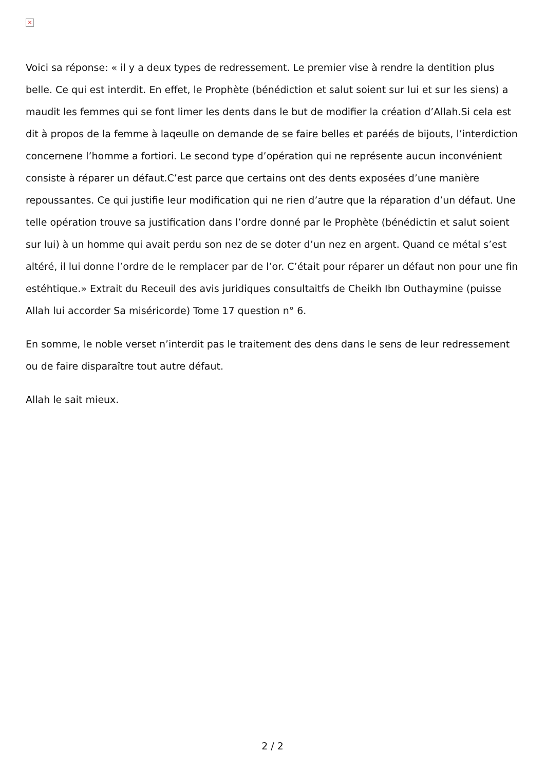×
Voici sa réponse: « il y a deux types de redressement. Le premier vise à rendre la dentition plus belle. Ce qui est interdit. En effet, le Prophète (bénédiction et salut soient sur lui et sur les siens) a maudit les femmes qui se font limer les dents dans le but de modifier la création d’Allah.Si cela est dit à propos de la femme à laqeulle on demande de se faire belles et paréés de bijouts, l’interdiction concernene l’homme a fortiori. Le second type d’opération qui ne représente aucun inconvénient consiste à réparer un défaut.C’est parce que certains ont des dents exposées d’une manière repoussantes. Ce qui justifie leur modification qui ne rien d’autre que la réparation d’un défaut. Une telle opération trouve sa justification dans l’ordre donné par le Prophète (bénédictin et salut soient sur lui) à un homme qui avait perdu son nez de se doter d’un nez en argent. Quand ce métal s’est altéré, il lui donne l’ordre de le remplacer par de l’or. C’était pour réparer un défaut non pour une fin estéhtique.» Extrait du Receuil des avis juridiques consultaitfs de Cheikh Ibn Outhaymine (puisse Allah lui accorder Sa miséricorde) Tome 17 question n° 6.
En somme, le noble verset n’interdit pas le traitement des dens dans le sens de leur redressement ou de faire disparaître tout autre défaut.
Allah le sait mieux.
2 / 2